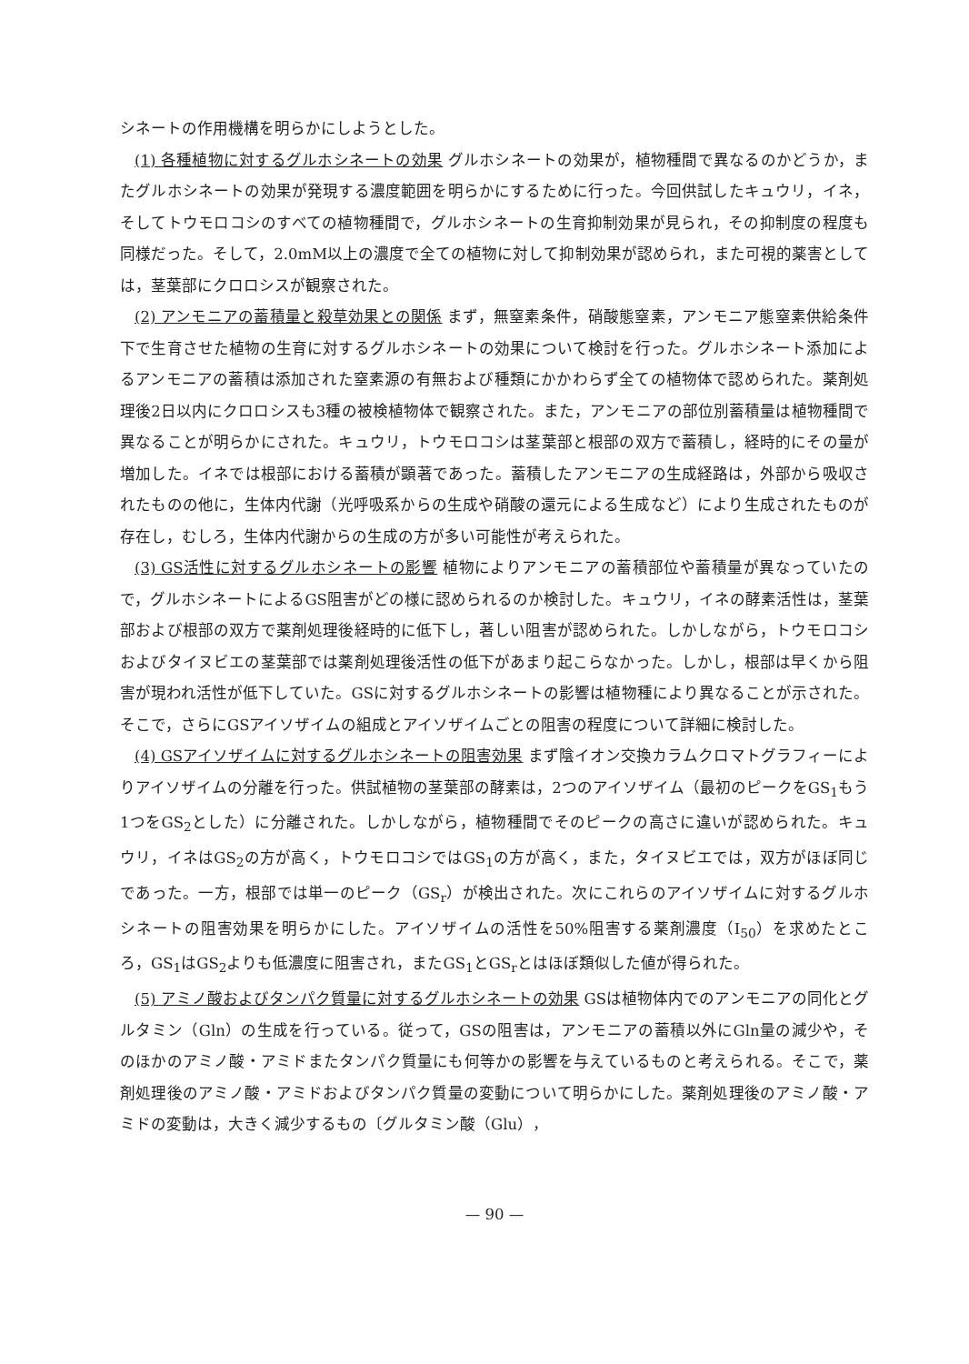シネートの作用機構を明らかにしようとした。
(1) 各種植物に対するグルホシネートの効果 グルホシネートの効果が，植物種間で異なるのかどうか，またグルホシネートの効果が発現する濃度範囲を明らかにするために行った。今回供試したキュウリ，イネ，そしてトウモロコシのすべての植物種間で，グルホシネートの生育抑制効果が見られ，その抑制度の程度も同様だった。そして，2.0mM以上の濃度で全ての植物に対して抑制効果が認められ，また可視的薬害としては，茎葉部にクロロシスが観察された。
(2) アンモニアの蓄積量と殺草効果との関係 まず，無窒素条件，硝酸態窒素，アンモニア態窒素供給条件下で生育させた植物の生育に対するグルホシネートの効果について検討を行った。グルホシネート添加によるアンモニアの蓄積は添加された窒素源の有無および種類にかかわらず全ての植物体で認められた。薬剤処理後2日以内にクロロシスも3種の被検植物体で観察された。また，アンモニアの部位別蓄積量は植物種間で異なることが明らかにされた。キュウリ，トウモロコシは茎葉部と根部の双方で蓄積し，経時的にその量が増加した。イネでは根部における蓄積が顕著であった。蓄積したアンモニアの生成経路は，外部から吸収されたものの他に，生体内代謝（光呼吸系からの生成や硝酸の還元による生成など）により生成されたものが存在し，むしろ，生体内代謝からの生成の方が多い可能性が考えられた。
(3) GS活性に対するグルホシネートの影響 植物によりアンモニアの蓄積部位や蓄積量が異なっていたので，グルホシネートによるGS阻害がどの様に認められるのか検討した。キュウリ，イネの酵素活性は，茎葉部および根部の双方で薬剤処理後経時的に低下し，著しい阻害が認められた。しかしながら，トウモロコシおよびタイヌビエの茎葉部では薬剤処理後活性の低下があまり起こらなかった。しかし，根部は早くから阻害が現われ活性が低下していた。GSに対するグルホシネートの影響は植物種により異なることが示された。そこで，さらにGSアイソザイムの組成とアイソザイムごとの阻害の程度について詳細に検討した。
(4) GSアイソザイムに対するグルホシネートの阻害効果 まず陰イオン交換カラムクロマトグラフィーによりアイソザイムの分離を行った。供試植物の茎葉部の酵素は，2つのアイソザイム（最初のピークをGS<sub>1</sub>もう1つをGS<sub>2</sub>とした）に分離された。しかしながら，植物種間でそのピークの高さに違いが認められた。キュウリ，イネはGS<sub>2</sub>の方が高く，トウモロコシではGS<sub>1</sub>の方が高く，また，タイヌビエでは，双方がほぼ同じであった。一方，根部では単一のピーク（GS<sub>r</sub>）が検出された。次にこれらのアイソザイムに対するグルホシネートの阻害効果を明らかにした。アイソザイムの活性を50%阻害する薬剤濃度（I<sub>50</sub>）を求めたところ，GS<sub>1</sub>はGS<sub>2</sub>よりも低濃度に阻害され，またGS<sub>1</sub>とGS<sub>r</sub>とはほぼ類似した値が得られた。
(5) アミノ酸およびタンパク質量に対するグルホシネートの効果 GSは植物体内でのアンモニアの同化とグルタミン（Gln）の生成を行っている。従って，GSの阻害は，アンモニアの蓄積以外にGln量の減少や，そのほかのアミノ酸・アミドまたタンパク質量にも何等かの影響を与えているものと考えられる。そこで，薬剤処理後のアミノ酸・アミドおよびタンパク質量の変動について明らかにした。薬剤処理後のアミノ酸・アミドの変動は，大きく減少するもの〔グルタミン酸（Glu），
— 90 —